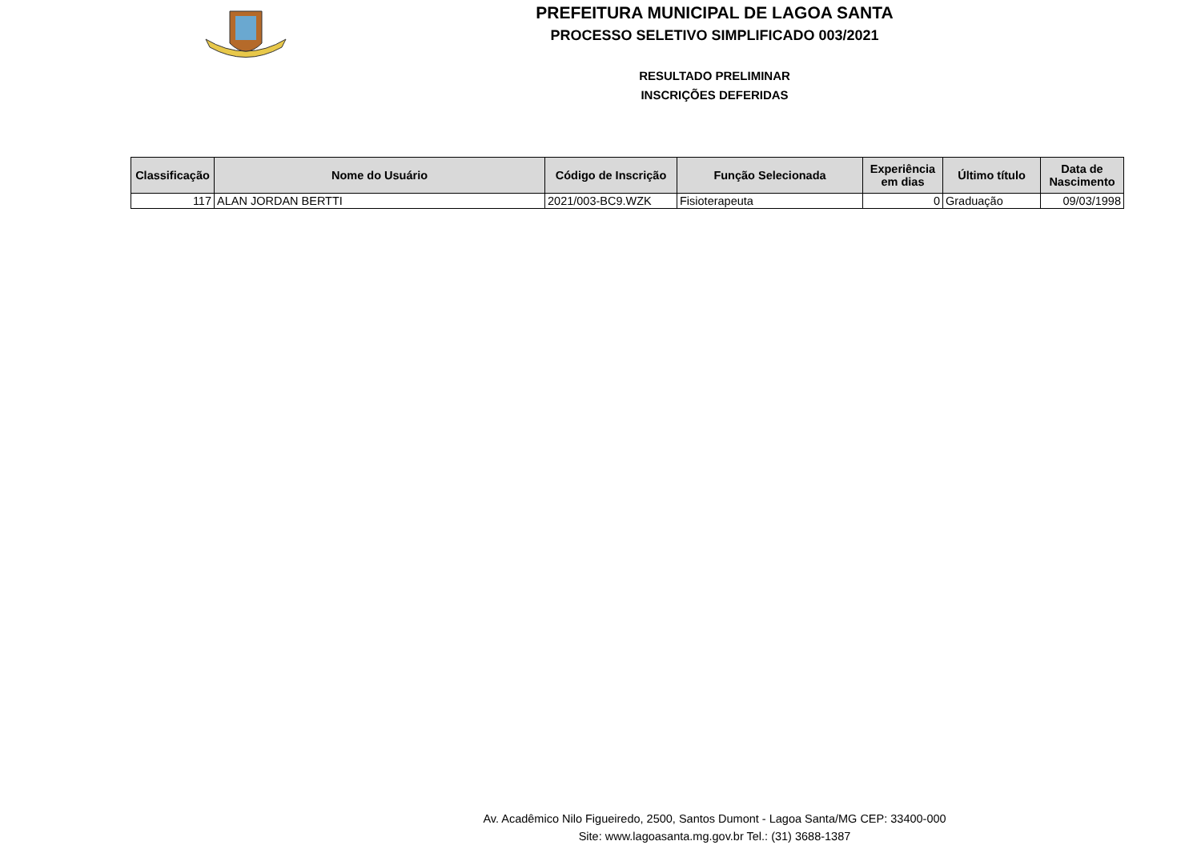PREFEITURA MUNICIPAL DE LAGOA SANTA
PROCESSO SELETIVO SIMPLIFICADO 003/2021
RESULTADO PRELIMINAR
INSCRIÇÕES DEFERIDAS
| Classificação | Nome do Usuário | Código de Inscrição | Função Selecionada | Experiência em dias | Último título | Data de Nascimento |
| --- | --- | --- | --- | --- | --- | --- |
| 117 | ALAN JORDAN BERTTI | 2021/003-BC9.WZK | Fisioterapeuta | 0 | Graduação | 09/03/1998 |
Av. Acadêmico Nilo Figueiredo, 2500, Santos Dumont - Lagoa Santa/MG CEP: 33400-000
Site: www.lagoasanta.mg.gov.br Tel.: (31) 3688-1387